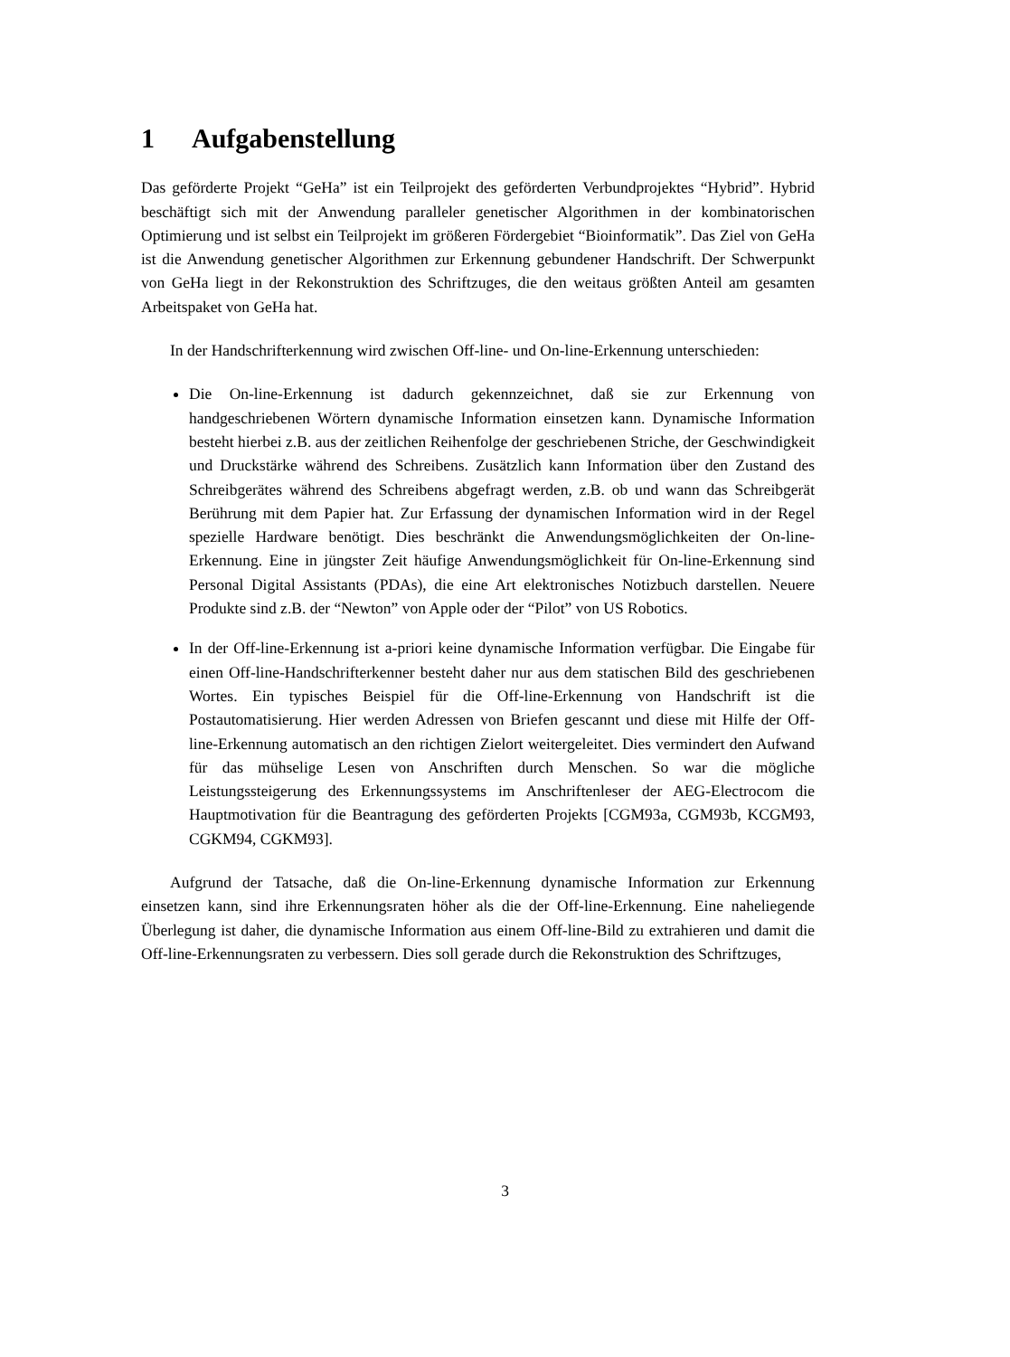1 Aufgabenstellung
Das geförderte Projekt “GeHa” ist ein Teilprojekt des geförderten Verbundprojektes “Hybrid”. Hybrid beschäftigt sich mit der Anwendung paralleler genetischer Algorithmen in der kombinatorischen Optimierung und ist selbst ein Teilprojekt im größeren Fördergebiet “Bioinformatik”. Das Ziel von GeHa ist die Anwendung genetischer Algorithmen zur Erkennung gebundener Handschrift. Der Schwerpunkt von GeHa liegt in der Rekonstruktion des Schriftzuges, die den weitaus größten Anteil am gesamten Arbeitspaket von GeHa hat.
In der Handschrifterkennung wird zwischen Off-line- und On-line-Erkennung unterschieden:
Die On-line-Erkennung ist dadurch gekennzeichnet, daß sie zur Erkennung von handgeschriebenen Wörtern dynamische Information einsetzen kann. Dynamische Information besteht hierbei z.B. aus der zeitlichen Reihenfolge der geschriebenen Striche, der Geschwindigkeit und Druckstärke während des Schreibens. Zusätzlich kann Information über den Zustand des Schreibgerätes während des Schreibens abgefragt werden, z.B. ob und wann das Schreibgerät Berührung mit dem Papier hat. Zur Erfassung der dynamischen Information wird in der Regel spezielle Hardware benötigt. Dies beschränkt die Anwendungsmöglichkeiten der On-line-Erkennung. Eine in jüngster Zeit häufige Anwendungsmöglichkeit für On-line-Erkennung sind Personal Digital Assistants (PDAs), die eine Art elektronisches Notizbuch darstellen. Neuere Produkte sind z.B. der “Newton” von Apple oder der “Pilot” von US Robotics.
In der Off-line-Erkennung ist a-priori keine dynamische Information verfügbar. Die Eingabe für einen Off-line-Handschrifterkenner besteht daher nur aus dem statischen Bild des geschriebenen Wortes. Ein typisches Beispiel für die Off-line-Erkennung von Handschrift ist die Postautomatisierung. Hier werden Adressen von Briefen gescannt und diese mit Hilfe der Off-line-Erkennung automatisch an den richtigen Zielort weitergeleitet. Dies vermindert den Aufwand für das mühselige Lesen von Anschriften durch Menschen. So war die mögliche Leistungssteigerung des Erkennungssystems im Anschriftenleser der AEG-Electrocom die Hauptmotivation für die Beantragung des geförderten Projekts [CGM93a, CGM93b, KCGM93, CGKM94, CGKM93].
Aufgrund der Tatsache, daß die On-line-Erkennung dynamische Information zur Erkennung einsetzen kann, sind ihre Erkennungsraten höher als die der Off-line-Erkennung. Eine naheliegende Überlegung ist daher, die dynamische Information aus einem Off-line-Bild zu extrahieren und damit die Off-line-Erkennungsraten zu verbessern. Dies soll gerade durch die Rekonstruktion des Schriftzuges,
3